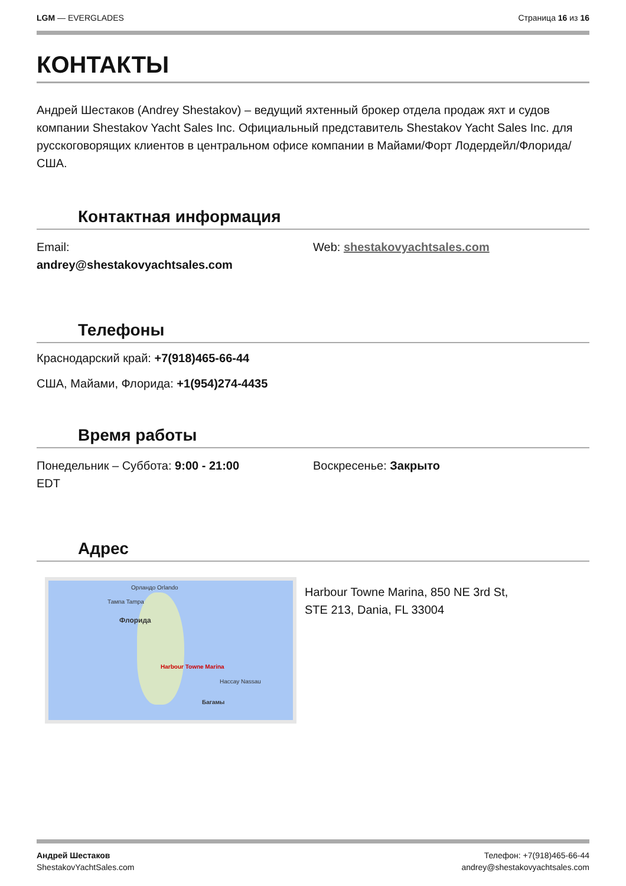LGM — EVERGLADES Страница 16 из 16
КОНТАКТЫ
Андрей Шестаков (Andrey Shestakov) – ведущий яхтенный брокер отдела продаж яхт и судов компании Shestakov Yacht Sales Inc. Официальный представитель Shestakov Yacht Sales Inc. для русскоговорящих клиентов в центральном офисе компании в Майами/Форт Лодердейл/Флорида/США.
Контактная информация
Email:
andrey@shestakovyachtsales.com
Web: shestakovyachtsales.com
Телефоны
Краснодарский край: +7(918)465-66-44
США, Майами, Флорида: +1(954)274-4435
Время работы
Понедельник – Суббота: 9:00 - 21:00
EDT
Воскресенье: Закрыто
Адрес
Орландо Orlando
Тампа Tampa
Флорида
Harbour Towne Marina
Нассау Nassau
Багамы
Harbour Towne Marina, 850 NE 3rd St,
STE 213, Dania, FL 33004
Андрей Шестаков
ShestakovYachtSales.com
Телефон: +7(918)465-66-44
andrey@shestakovyachtsales.com